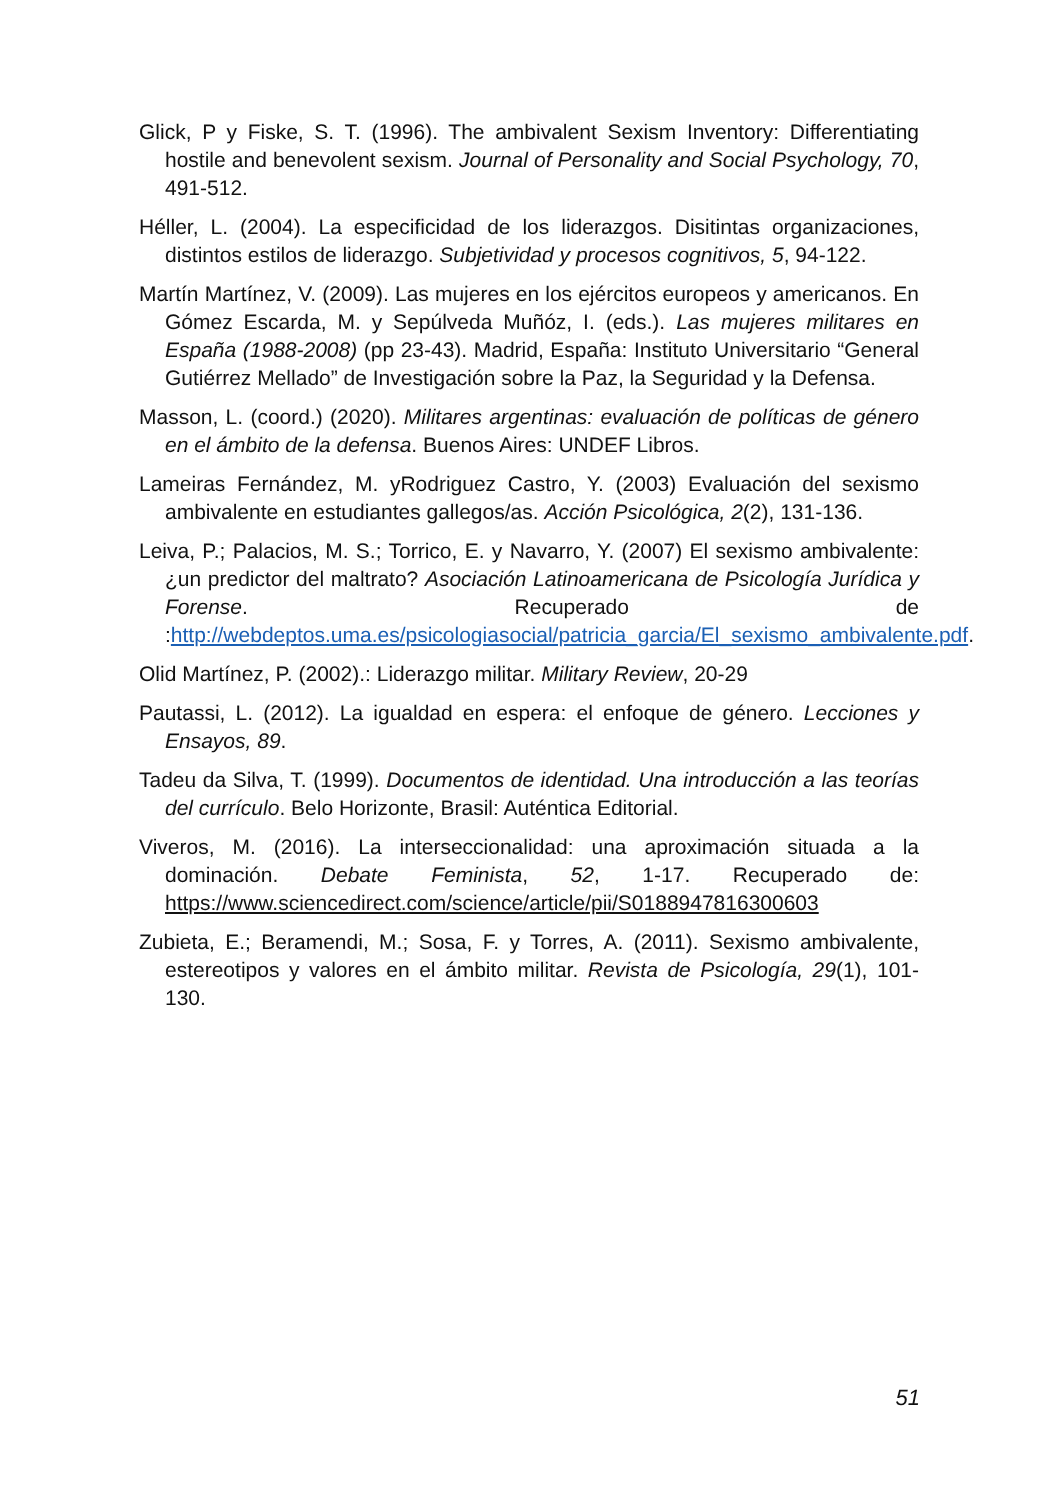Glick, P y Fiske, S. T. (1996). The ambivalent Sexism Inventory: Differentiating hostile and benevolent sexism. Journal of Personality and Social Psychology, 70, 491-512.
Héller, L. (2004). La especificidad de los liderazgos. Disitintas organizaciones, distintos estilos de liderazgo. Subjetividad y procesos cognitivos, 5, 94-122.
Martín Martínez, V. (2009). Las mujeres en los ejércitos europeos y americanos. En Gómez Escarda, M. y Sepúlveda Muñóz, I. (eds.). Las mujeres militares en España (1988-2008) (pp 23-43). Madrid, España: Instituto Universitario “General Gutiérrez Mellado” de Investigación sobre la Paz, la Seguridad y la Defensa.
Masson, L. (coord.) (2020). Militares argentinas: evaluación de políticas de género en el ámbito de la defensa. Buenos Aires: UNDEF Libros.
Lameiras Fernández, M. yRodriguez Castro, Y. (2003) Evaluación del sexismo ambivalente en estudiantes gallegos/as. Acción Psicológica, 2(2), 131-136.
Leiva, P.; Palacios, M. S.; Torrico, E. y Navarro, Y. (2007) El sexismo ambivalente: ¿un predictor del maltrato? Asociación Latinoamericana de Psicología Jurídica y Forense. Recuperado de :http://webdeptos.uma.es/psicologiasocial/patricia_garcia/El_sexismo_ambivalente.pdf.
Olid Martínez, P. (2002).: Liderazgo militar. Military Review, 20-29
Pautassi, L. (2012). La igualdad en espera: el enfoque de género. Lecciones y Ensayos, 89.
Tadeu da Silva, T. (1999). Documentos de identidad. Una introducción a las teorías del currículo. Belo Horizonte, Brasil: Auténtica Editorial.
Viveros, M. (2016). La interseccionalidad: una aproximación situada a la dominación. Debate Feminista, 52, 1-17. Recuperado de: https://www.sciencedirect.com/science/article/pii/S0188947816300603
Zubieta, E.; Beramendi, M.; Sosa, F. y Torres, A. (2011). Sexismo ambivalente, estereotipos y valores en el ámbito militar. Revista de Psicología, 29(1), 101-130.
51